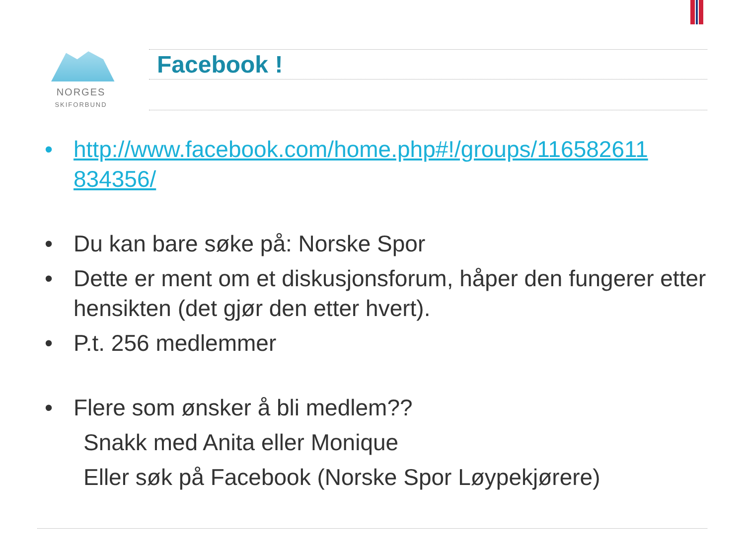NORGES
SKIFORBUND
Facebook !
• http://www.facebook.com/home.php#!/groups/116582611 834356/
• Du kan bare søke på: Norske Spor
• Dette er ment om et diskusjonsforum, håper den fungerer etter hensikten (det gjør den etter hvert).
• P.t. 256 medlemmer
• Flere som ønsker å bli medlem??
Snakk med Anita eller Monique
Eller søk på Facebook (Norske Spor Løypekjørere)